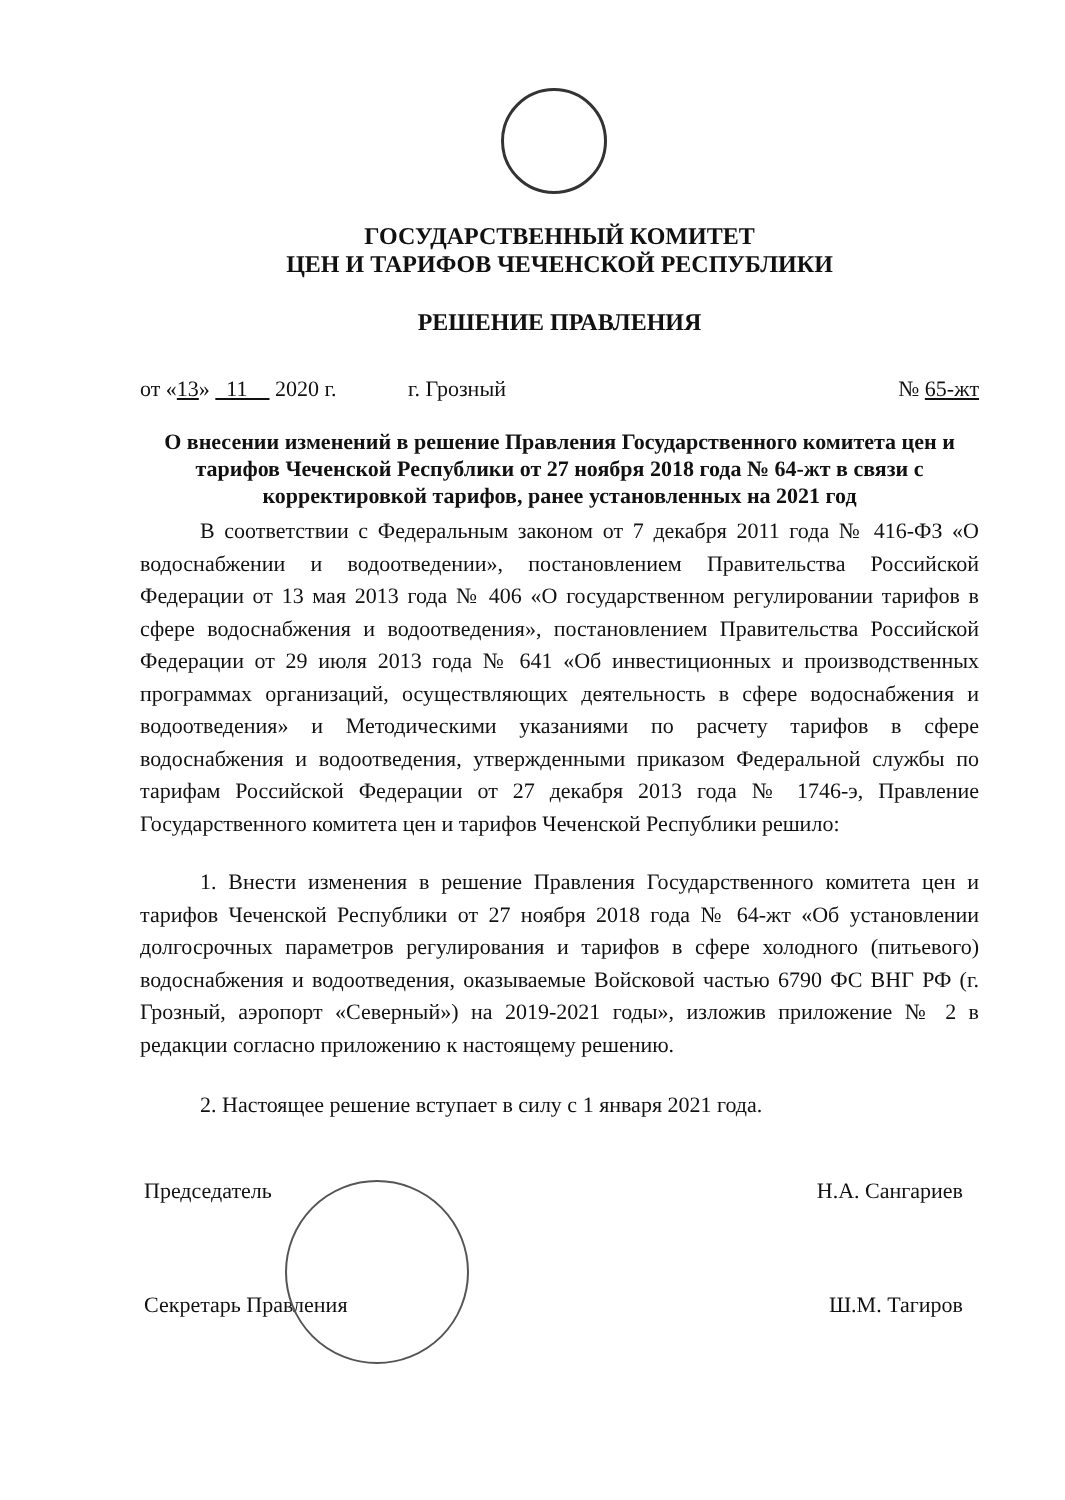ГОСУДАРСТВЕННЫЙ КОМИТЕТ
ЦЕН И ТАРИФОВ ЧЕЧЕНСКОЙ РЕСПУБЛИКИ
РЕШЕНИЕ ПРАВЛЕНИЯ
от «13» 11 2020 г. г. Грозный № 65-жт
О внесении изменений в решение Правления Государственного комитета цен и тарифов Чеченской Республики от 27 ноября 2018 года № 64-жт в связи с корректировкой тарифов, ранее установленных на 2021 год
В соответствии с Федеральным законом от 7 декабря 2011 года № 416-ФЗ «О водоснабжении и водоотведении», постановлением Правительства Российской Федерации от 13 мая 2013 года № 406 «О государственном регулировании тарифов в сфере водоснабжения и водоотведения», постановлением Правительства Российской Федерации от 29 июля 2013 года № 641 «Об инвестиционных и производственных программах организаций, осуществляющих деятельность в сфере водоснабжения и водоотведения» и Методическими указаниями по расчету тарифов в сфере водоснабжения и водоотведения, утвержденными приказом Федеральной службы по тарифам Российской Федерации от 27 декабря 2013 года № 1746-э, Правление Государственного комитета цен и тарифов Чеченской Республики решило:
1. Внести изменения в решение Правления Государственного комитета цен и тарифов Чеченской Республики от 27 ноября 2018 года № 64-жт «Об установлении долгосрочных параметров регулирования и тарифов в сфере холодного (питьевого) водоснабжения и водоотведения, оказываемые Войсковой частью 6790 ФС ВНГ РФ (г. Грозный, аэропорт «Северный») на 2019-2021 годы», изложив приложение № 2 в редакции согласно приложению к настоящему решению.
2. Настоящее решение вступает в силу с 1 января 2021 года.
Председатель Н.А. Сангариев
Секретарь Правления Ш.М. Тагиров